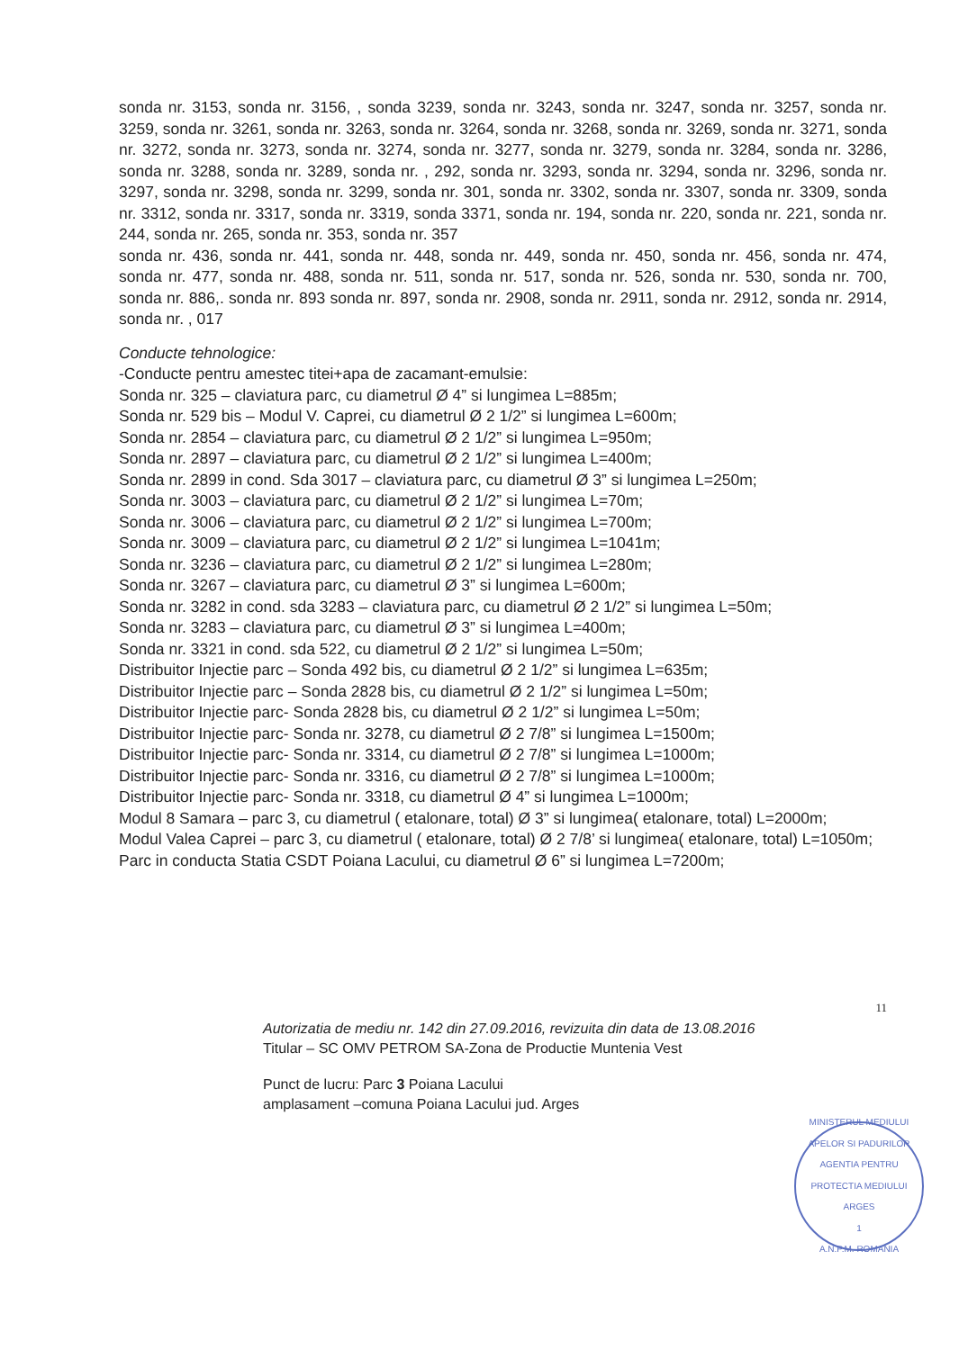sonda nr. 3153, sonda nr. 3156, , sonda 3239, sonda nr. 3243, sonda nr. 3247, sonda nr. 3257, sonda nr. 3259, sonda nr. 3261, sonda nr. 3263, sonda nr. 3264, sonda nr. 3268, sonda nr. 3269, sonda nr. 3271, sonda nr. 3272, sonda nr. 3273, sonda nr. 3274, sonda nr. 3277, sonda nr. 3279, sonda nr. 3284, sonda nr. 3286, sonda nr. 3288, sonda nr. 3289, sonda nr. , 292, sonda nr. 3293, sonda nr. 3294, sonda nr. 3296, sonda nr. 3297, sonda nr. 3298, sonda nr. 3299, sonda nr. 301, sonda nr. 3302, sonda nr. 3307, sonda nr. 3309, sonda nr. 3312, sonda nr. 3317, sonda nr. 3319, sonda 3371, sonda nr. 194, sonda nr. 220, sonda nr. 221, sonda nr. 244, sonda nr. 265, sonda nr. 353, sonda nr. 357
sonda nr. 436, sonda nr. 441, sonda nr. 448, sonda nr. 449, sonda nr. 450, sonda nr. 456, sonda nr. 474, sonda nr. 477, sonda nr. 488, sonda nr. 511, sonda nr. 517, sonda nr. 526, sonda nr. 530, sonda nr. 700, sonda nr. 886,. sonda nr. 893 sonda nr. 897, sonda nr. 2908, sonda nr. 2911, sonda nr. 2912, sonda nr. 2914, sonda nr. , 017
Conducte tehnologice:
-Conducte pentru amestec titei+apa de zacamant-emulsie:
Sonda nr. 325 – claviatura parc, cu diametrul Ø 4” si lungimea L=885m;
Sonda nr. 529 bis – Modul V. Caprei, cu diametrul Ø 2 1/2” si lungimea L=600m;
Sonda nr. 2854 – claviatura parc, cu diametrul Ø 2 1/2” si lungimea L=950m;
Sonda nr. 2897 – claviatura parc, cu diametrul Ø 2 1/2” si lungimea L=400m;
Sonda nr. 2899 in cond. Sda 3017 – claviatura parc, cu diametrul Ø 3” si lungimea L=250m;
Sonda nr. 3003 – claviatura parc, cu diametrul Ø 2 1/2” si lungimea L=70m;
Sonda nr. 3006 – claviatura parc, cu diametrul Ø 2 1/2” si lungimea L=700m;
Sonda nr. 3009 – claviatura parc, cu diametrul Ø 2 1/2” si lungimea L=1041m;
Sonda nr. 3236 – claviatura parc, cu diametrul Ø 2 1/2” si lungimea L=280m;
Sonda nr. 3267 – claviatura parc, cu diametrul Ø 3” si lungimea L=600m;
Sonda nr. 3282 in cond. sda 3283 – claviatura parc, cu diametrul Ø 2 1/2” si lungimea L=50m;
Sonda nr. 3283 – claviatura parc, cu diametrul Ø 3” si lungimea L=400m;
Sonda nr. 3321 in cond. sda 522, cu diametrul Ø 2 1/2” si lungimea L=50m;
Distribuitor Injectie parc – Sonda 492 bis, cu diametrul Ø 2 1/2” si lungimea L=635m;
Distribuitor Injectie parc – Sonda 2828 bis, cu diametrul Ø 2 1/2” si lungimea L=50m;
Distribuitor Injectie parc- Sonda 2828 bis, cu diametrul Ø 2 1/2” si lungimea L=50m;
Distribuitor Injectie parc- Sonda nr. 3278, cu diametrul Ø 2 7/8” si lungimea L=1500m;
Distribuitor Injectie parc- Sonda nr. 3314, cu diametrul Ø 2 7/8” si lungimea L=1000m;
Distribuitor Injectie parc- Sonda nr. 3316, cu diametrul Ø 2 7/8” si lungimea L=1000m;
Distribuitor Injectie parc- Sonda nr. 3318, cu diametrul Ø 4” si lungimea L=1000m;
Modul 8 Samara – parc 3, cu diametrul ( etalonare, total) Ø 3” si lungimea( etalonare, total) L=2000m;
Modul Valea Caprei – parc 3, cu diametrul ( etalonare, total) Ø 2 7/8’ si lungimea( etalonare, total) L=1050m;
Parc in conducta Statia CSDT Poiana Lacului, cu diametrul Ø 6” si lungimea L=7200m;
11
Autorizatia de mediu nr. 142 din 27.09.2016, revizuita din data de 13.08.2016
Titular – SC OMV PETROM SA-Zona de Productie Muntenia Vest
Punct de lucru: Parc 3 Poiana Lacului
amplasament –comuna Poiana Lacului jud. Arges
MINISTERUL MEDIULUI APELOR SI PADURILOR
AGENTIA PENTRU PROTECTIA MEDIULUI ARGES
1
A.N.P.M. ROMANIA